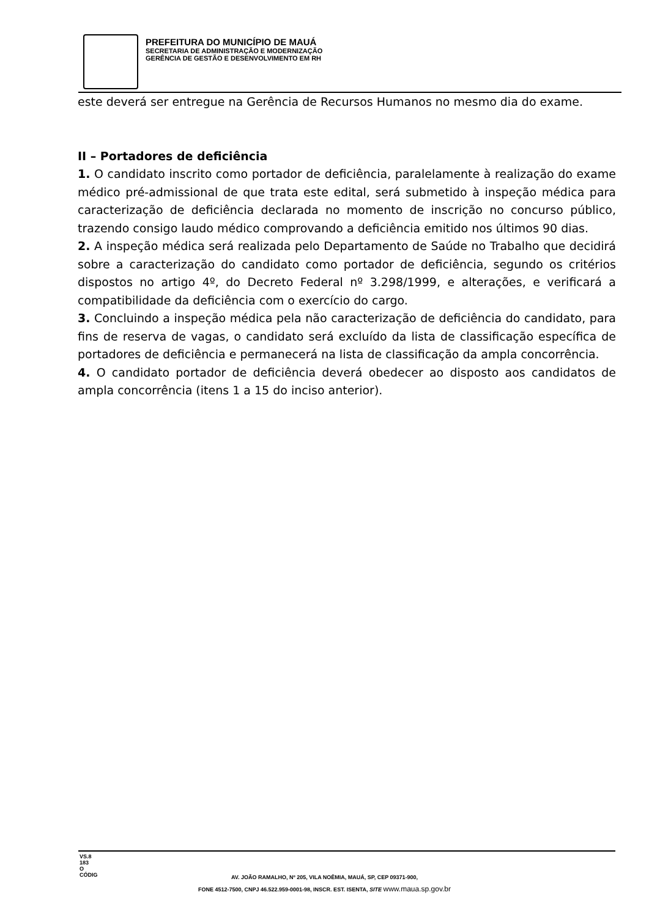PREFEITURA DO MUNICÍPIO DE MAUÁ
SECRETARIA DE ADMINISTRAÇÃO E MODERNIZAÇÃO
GERÊNCIA DE GESTÃO E DESENVOLVIMENTO EM RH
este deverá ser entregue na Gerência de Recursos Humanos no mesmo dia do exame.
II – Portadores de deficiência
1. O candidato inscrito como portador de deficiência, paralelamente à realização do exame médico pré-admissional de que trata este edital, será submetido à inspeção médica para caracterização de deficiência declarada no momento de inscrição no concurso público, trazendo consigo laudo médico comprovando a deficiência emitido nos últimos 90 dias.
2. A inspeção médica será realizada pelo Departamento de Saúde no Trabalho que decidirá sobre a caracterização do candidato como portador de deficiência, segundo os critérios dispostos no artigo 4º, do Decreto Federal nº 3.298/1999, e alterações, e verificará a compatibilidade da deficiência com o exercício do cargo.
3. Concluindo a inspeção médica pela não caracterização de deficiência do candidato, para fins de reserva de vagas, o candidato será excluído da lista de classificação específica de portadores de deficiência e permanecerá na lista de classificação da ampla concorrência.
4. O candidato portador de deficiência deverá obedecer ao disposto aos candidatos de ampla concorrência (itens 1 a 15 do inciso anterior).
VS.8
183
O
CÓDIG
AV. JOÃO RAMALHO, Nº 205, VILA NOÊMIA, MAUÁ, SP, CEP 09371-900,
FONE 4512-7500, CNPJ 46.522.959-0001-98, INSCR. EST. ISENTA, SITE www.maua.sp.gov.br